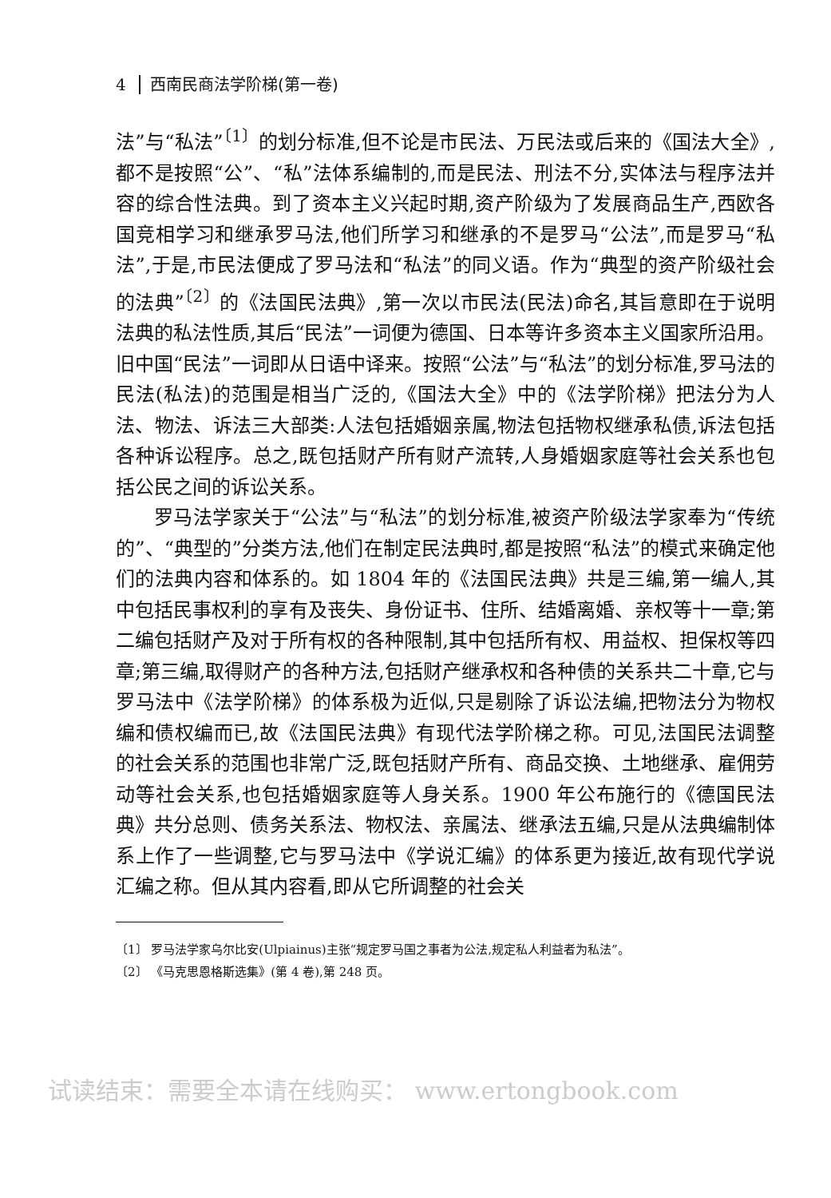4 西南民商法学阶梯(第一卷)
法”与“私法”<sup>〔1〕</sup>的划分标准,但不论是市民法、万民法或后来的《国法大全》,都不是按照“公”、“私”法体系编制的,而是民法、刑法不分,实体法与程序法并容的综合性法典。到了资本主义兴起时期,资产阶级为了发展商品生产,西欧各国竞相学习和继承罗马法,他们所学习和继承的不是罗马“公法”,而是罗马“私法”,于是,市民法便成了罗马法和“私法”的同义语。作为“典型的资产阶级社会的法典”<sup>〔2〕</sup>的《法国民法典》,第一次以市民法(民法)命名,其旨意即在于说明法典的私法性质,其后“民法”一词便为德国、日本等许多资本主义国家所沿用。旧中国“民法”一词即从日语中译来。按照“公法”与“私法”的划分标准,罗马法的民法(私法)的范围是相当广泛的,《国法大全》中的《法学阶梯》把法分为人法、物法、诉法三大部类:人法包括婚姻亲属,物法包括物权继承私债,诉法包括各种诉讼程序。总之,既包括财产所有财产流转,人身婚姻家庭等社会关系也包括公民之间的诉讼关系。
罗马法学家关于“公法”与“私法”的划分标准,被资产阶级法学家奉为“传统的”、“典型的”分类方法,他们在制定民法典时,都是按照“私法”的模式来确定他们的法典内容和体系的。如 1804 年的《法国民法典》共是三编,第一编人,其中包括民事权利的享有及丧失、身份证书、住所、结婚离婚、亲权等十一章;第二编包括财产及对于所有权的各种限制,其中包括所有权、用益权、担保权等四章;第三编,取得财产的各种方法,包括财产继承权和各种债的关系共二十章,它与罗马法中《法学阶梯》的体系极为近似,只是剔除了诉讼法编,把物法分为物权编和债权编而已,故《法国民法典》有现代法学阶梯之称。可见,法国民法调整的社会关系的范围也非常广泛,既包括财产所有、商品交换、土地继承、雇佣劳动等社会关系,也包括婚姻家庭等人身关系。1900 年公布施行的《德国民法典》共分总则、债务关系法、物权法、亲属法、继承法五编,只是从法典编制体系上作了一些调整,它与罗马法中《学说汇编》的体系更为接近,故有现代学说汇编之称。但从其内容看,即从它所调整的社会关
〔1〕 罗马法学家乌尔比安(Ulpiainus)主张“规定罗马国之事者为公法,规定私人利益者为私法”。
〔2〕 《马克思恩格斯选集》(第 4 卷),第 248 页。
试读结束：需要全本请在线购买： www.ertongbook.com